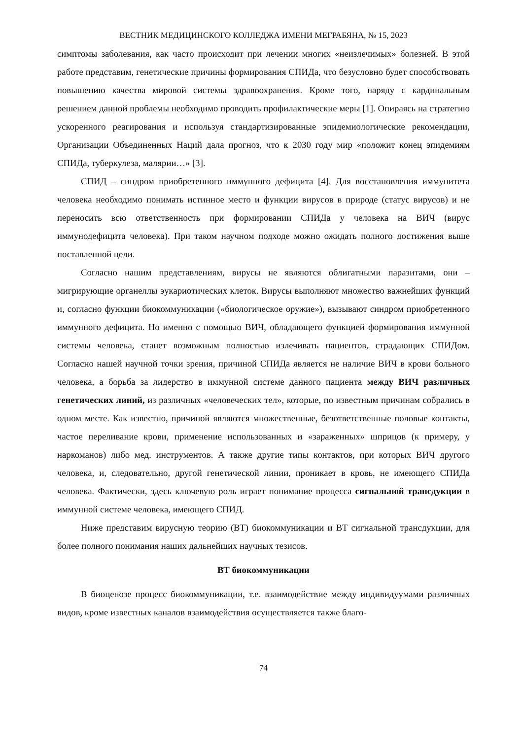ВЕСТНИК МЕДИЦИНСКОГО КОЛЛЕДЖА ИМЕНИ МЕГРАБЯНА, № 15, 2023
симптомы заболевания, как часто происходит при лечении многих «неизлечимых» болезней. В этой работе представим, генетические причины формирования СПИДа, что безусловно будет способствовать повышению качества мировой системы здравоохранения. Кроме того, наряду с кардинальным решением данной проблемы необходимо проводить профилактические меры [1]. Опираясь на стратегию ускоренного реагирования и используя стандартизированные эпидемиологические рекомендации, Организации Объединенных Наций дала прогноз, что к 2030 году мир «положит конец эпидемиям СПИДа, туберкулеза, малярии…» [3].
СПИД – синдром приобретенного иммунного дефицита [4]. Для восстановления иммунитета человека необходимо понимать истинное место и функции вирусов в природе (статус вирусов) и не переносить всю ответственность при формировании СПИДа у человека на ВИЧ (вирус иммунодефицита человека). При таком научном подходе можно ожидать полного достижения выше поставленной цели.
Согласно нашим представлениям, вирусы не являются облигатными паразитами, они – мигрирующие органеллы эукариотических клеток. Вирусы выполняют множество важнейших функций и, согласно функции биокоммуникации («биологическое оружие»), вызывают синдром приобретенного иммунного дефицита. Но именно с помощью ВИЧ, обладающего функцией формирования иммунной системы человека, станет возможным полностью излечивать пациентов, страдающих СПИДом. Согласно нашей научной точки зрения, причиной СПИДа является не наличие ВИЧ в крови больного человека, а борьба за лидерство в иммунной системе данного пациента между ВИЧ различных генетических линий, из различных «человеческих тел», которые, по известным причинам собрались в одном месте. Как известно, причиной являются множественные, безответственные половые контакты, частое переливание крови, применение использованных и «зараженных» шприцов (к примеру, у наркоманов) либо мед. инструментов. А также другие типы контактов, при которых ВИЧ другого человека, и, следовательно, другой генетической линии, проникает в кровь, не имеющего СПИДа человека. Фактически, здесь ключевую роль играет понимание процесса сигнальной трансдукции в иммунной системе человека, имеющего СПИД.
Ниже представим вирусную теорию (ВТ) биокоммуникации и ВТ сигнальной трансдукции, для более полного понимания наших дальнейших научных тезисов.
ВТ биокоммуникации
В биоценозе процесс биокоммуникации, т.е. взаимодействие между индивидуумами различных видов, кроме известных каналов взаимодействия осуществляется также благо-
74